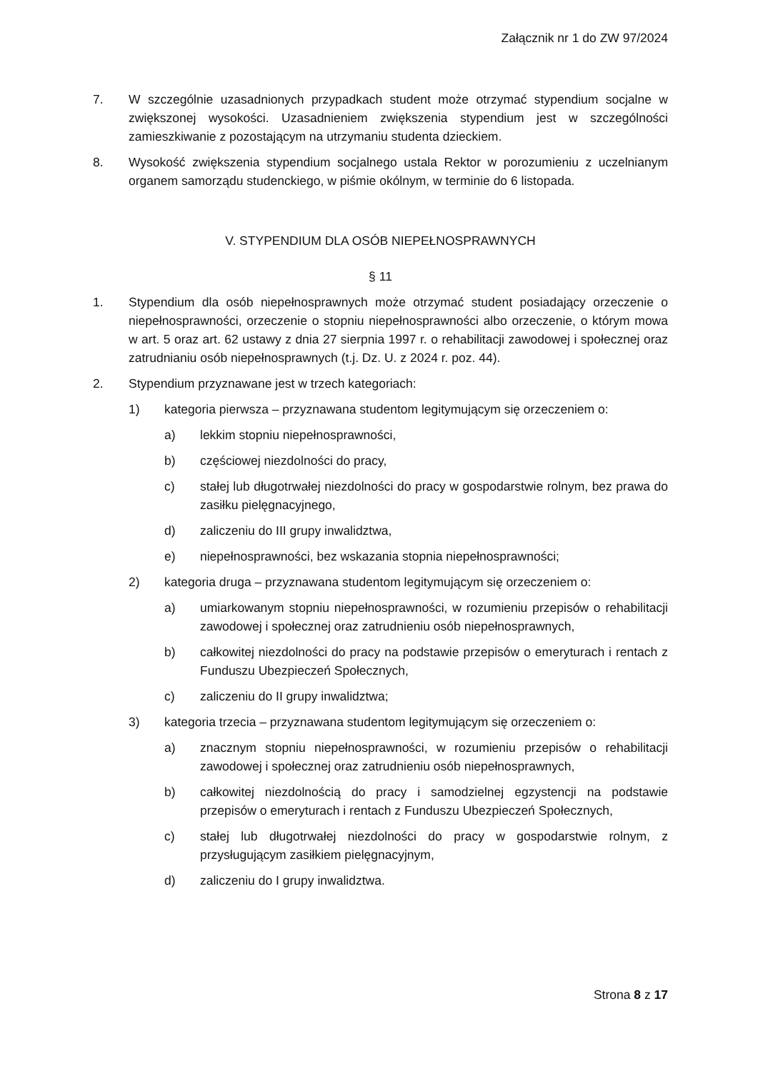Załącznik nr 1 do ZW 97/2024
7. W szczególnie uzasadnionych przypadkach student może otrzymać stypendium socjalne w zwiększonej wysokości. Uzasadnieniem zwiększenia stypendium jest w szczególności zamieszkiwanie z pozostającym na utrzymaniu studenta dzieckiem.
8. Wysokość zwiększenia stypendium socjalnego ustala Rektor w porozumieniu z uczelnianym organem samorządu studenckiego, w piśmie okólnym, w terminie do 6 listopada.
V. STYPENDIUM DLA OSÓB NIEPEŁNOSPRAWNYCH
§ 11
1. Stypendium dla osób niepełnosprawnych może otrzymać student posiadający orzeczenie o niepełnosprawności, orzeczenie o stopniu niepełnosprawności albo orzeczenie, o którym mowa w art. 5 oraz art. 62 ustawy z dnia 27 sierpnia 1997 r. o rehabilitacji zawodowej i społecznej oraz zatrudnianiu osób niepełnosprawnych (t.j. Dz. U. z 2024 r. poz. 44).
2. Stypendium przyznawane jest w trzech kategoriach:
1) kategoria pierwsza – przyznawana studentom legitymującym się orzeczeniem o:
a) lekkim stopniu niepełnosprawności,
b) częściowej niezdolności do pracy,
c) stałej lub długotrwałej niezdolności do pracy w gospodarstwie rolnym, bez prawa do zasiłku pielęgnacyjnego,
d) zaliczeniu do III grupy inwalidztwa,
e) niepełnosprawności, bez wskazania stopnia niepełnosprawności;
2) kategoria druga – przyznawana studentom legitymującym się orzeczeniem o:
a) umiarkowanym stopniu niepełnosprawności, w rozumieniu przepisów o rehabilitacji zawodowej i społecznej oraz zatrudnieniu osób niepełnosprawnych,
b) całkowitej niezdolności do pracy na podstawie przepisów o emeryturach i rentach z Funduszu Ubezpieczeń Społecznych,
c) zaliczeniu do II grupy inwalidztwa;
3) kategoria trzecia – przyznawana studentom legitymującym się orzeczeniem o:
a) znacznym stopniu niepełnosprawności, w rozumieniu przepisów o rehabilitacji zawodowej i społecznej oraz zatrudnieniu osób niepełnosprawnych,
b) całkowitej niezdolnością do pracy i samodzielnej egzystencji na podstawie przepisów o emeryturach i rentach z Funduszu Ubezpieczeń Społecznych,
c) stałej lub długotrwałej niezdolności do pracy w gospodarstwie rolnym, z przysługującym zasiłkiem pielęgnacyjnym,
d) zaliczeniu do I grupy inwalidztwa.
Strona 8 z 17